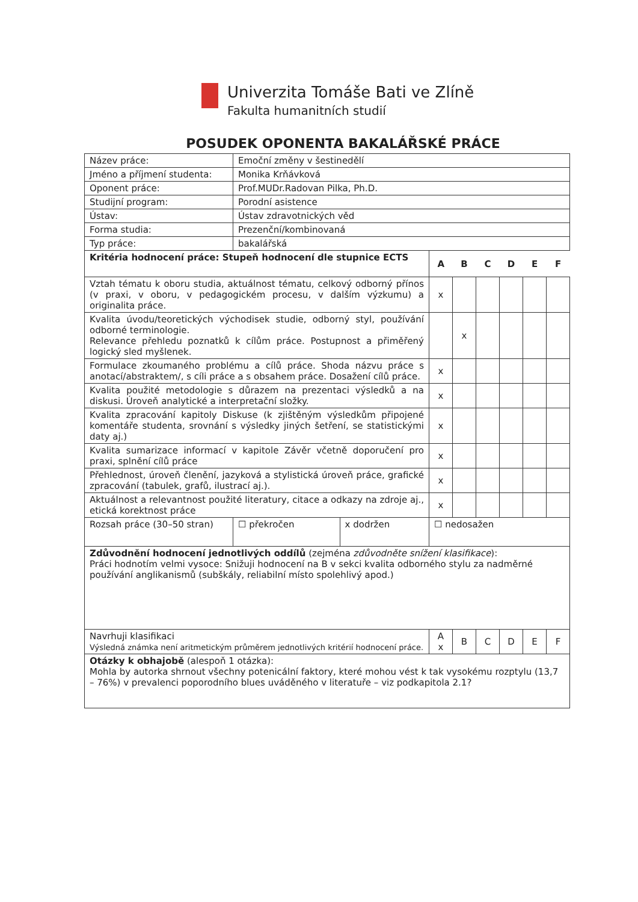Univerzita Tomáše Bati ve Zlíně
Fakulta humanitních studií
POSUDEK OPONENTA BAKALÁŘSKÉ PRÁCE
| Název práce: | Emoční změny v šestinedělí | | | | | | | | |
| Jméno a příjmení studenta: | Monika Krňávková | | | | | | | | |
| Oponent práce: | Prof.MUDr.Radovan Pilka, Ph.D. | | | | | | | | |
| Studijní program: | Porodní asistence | | | | | | | | |
| Ústav: | Ústav zdravotnických věd | | | | | | | | |
| Forma studia: | Prezenční/kombinovaná | | | | | | | | |
| Typ práce: | bakalářská | | | | | | | | |
| Kritéria hodnocení práce: Stupeň hodnocení dle stupnice ECTS | | | | A | B | C | D | E | F |
| Vztah tématu k oboru studia, aktuálnost tématu, celkový odborný přínos (v praxi, v oboru, v pedagogickém procesu, v dalším výzkumu) a originalita práce. | | | | x | | | | | |
| Kvalita úvodu/teoretických východisek studie, odborný styl, používání odborné terminologie. Relevance přehledu poznatků k cílům práce. Postupnost a přiměřený logický sled myšlenek. | | | | | x | | | | |
| Formulace zkoumaného problému a cílů práce. Shoda názvu práce s anotací/abstraktem/, s cíli práce a s obsahem práce. Dosažení cílů práce. | | | | x | | | | | |
| Kvalita použité metodologie s důrazem na prezentaci výsledků a na diskusi. Úroveň analytické a interpretační složky. | | | | x | | | | | |
| Kvalita zpracování kapitoly Diskuse (k zjištěným výsledkům připojené komentáře studenta, srovnání s výsledky jiných šetření, se statistickými daty aj.) | | | | x | | | | | |
| Kvalita sumarizace informací v kapitole Závěr včetně doporučení pro praxi, splnění cílů práce | | | | x | | | | | |
| Přehlednost, úroveň členění, jazyková a stylistická úroveň práce, grafické zpracování (tabulek, grafů, ilustrací aj.). | | | | x | | | | | |
| Aktuálnost a relevantnost použité literatury, citace a odkazy na zdroje aj., etická korektnost práce | | | | x | | | | | |
| Rozsah práce (30–50 stran) | ☐ překročen | x dodržen | ☐ nedosažen | | | | | | |
| Zdůvodnění hodnocení jednotlivých oddílů (zejména zdůvodněte snížení klasifikace ): Práci hodnotím velmi vysoce: Snižuji hodnocení na B v sekci kvalita odborného stylu za nadměrné používání anglikanismů (subškály, reliabilní místo spolehlivý apod.) | | | | | | | | | |
| Navrhuji klasifikaci Výsledná známka není aritmetickým průměrem jednotlivých kritérií hodnocení práce. | | | | A x | B | C | D | E | F |
| Otázky k obhajobě (alespoň 1 otázka): Mohla by autorka shrnout všechny potenicální faktory, které mohou vést k tak vysokému rozptylu (13,7 – 76%) v prevalenci poporodního blues uváděného v literatuře – viz podkapitola 2.1? | | | | | | | | | |